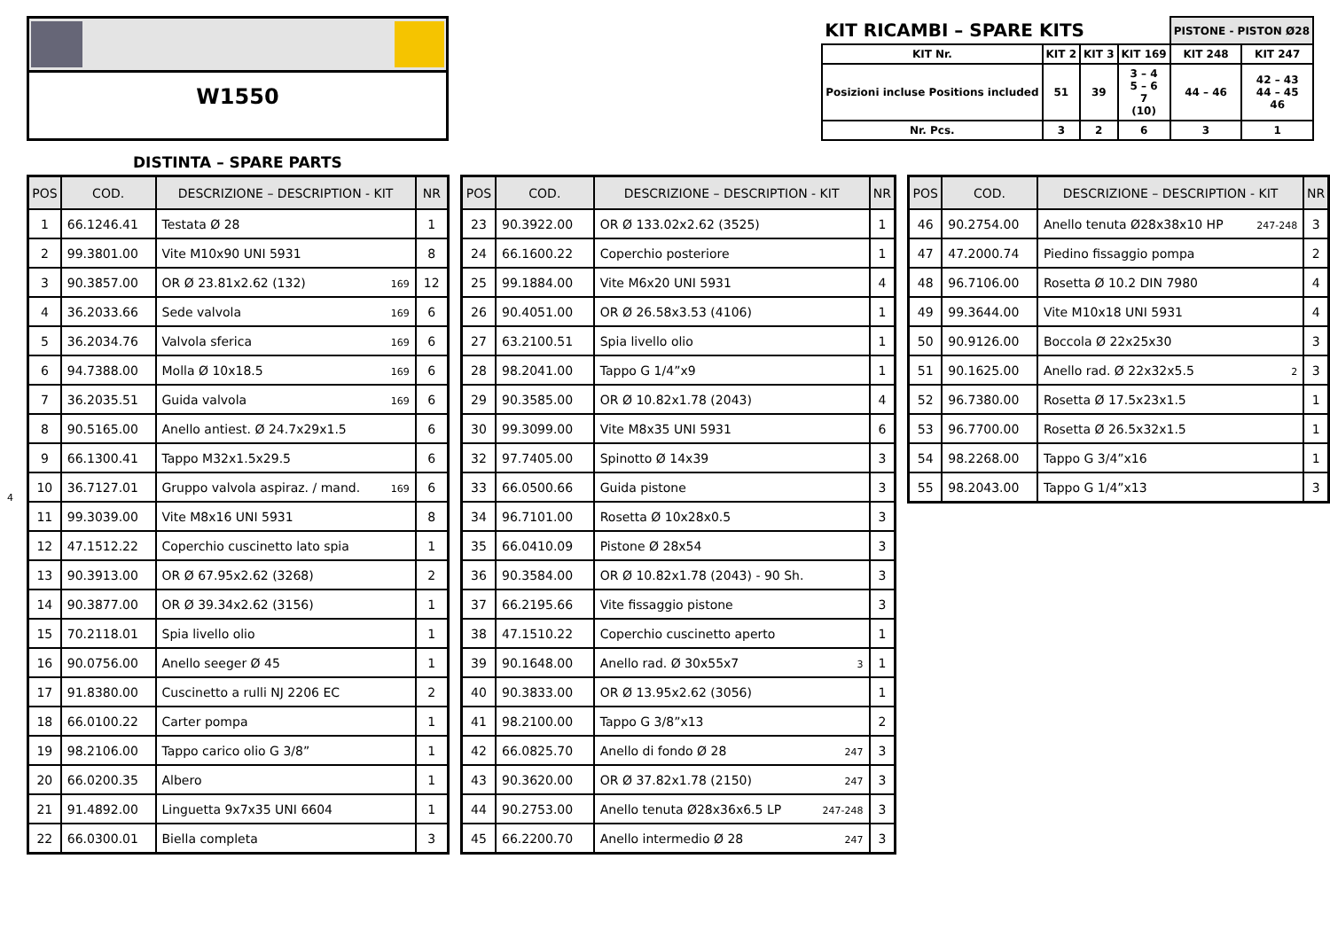W1550
| KIT RICAMBI – SPARE KITS | | | | PISTONE - PISTON Ø28 | |
| --- | --- | --- | --- | --- | --- |
| KIT Nr. | KIT 2 | KIT 3 | KIT 169 | KIT 248 | KIT 247 |
| Posizioni incluse Positions included | 51 | 39 | 3 – 4 5 – 6 7 (10) | 44 – 46 | 42 – 43 44 – 45 46 |
| Nr. Pcs. | 3 | 2 | 6 | 3 | 1 |
DISTINTA – SPARE PARTS
4
| POS | COD. | DESCRIZIONE – DESCRIPTION - KIT | NR |
| --- | --- | --- | --- |
| 1 | 66.1246.41 | Testata Ø 28 | 1 |
| 2 | 99.3801.00 | Vite M10x90 UNI 5931 | 8 |
| 3 | 90.3857.00 | OR Ø 23.81x2.62 (132) 169 | 12 |
| 4 | 36.2033.66 | Sede valvola 169 | 6 |
| 5 | 36.2034.76 | Valvola sferica 169 | 6 |
| 6 | 94.7388.00 | Molla Ø 10x18.5 169 | 6 |
| 7 | 36.2035.51 | Guida valvola 169 | 6 |
| 8 | 90.5165.00 | Anello antiest. Ø 24.7x29x1.5 | 6 |
| 9 | 66.1300.41 | Tappo M32x1.5x29.5 | 6 |
| 10 | 36.7127.01 | Gruppo valvola aspiraz. / mand. 169 | 6 |
| 11 | 99.3039.00 | Vite M8x16 UNI 5931 | 8 |
| 12 | 47.1512.22 | Coperchio cuscinetto lato spia | 1 |
| 13 | 90.3913.00 | OR Ø 67.95x2.62 (3268) | 2 |
| 14 | 90.3877.00 | OR Ø 39.34x2.62 (3156) | 1 |
| 15 | 70.2118.01 | Spia livello olio | 1 |
| 16 | 90.0756.00 | Anello seeger Ø 45 | 1 |
| 17 | 91.8380.00 | Cuscinetto a rulli NJ 2206 EC | 2 |
| 18 | 66.0100.22 | Carter pompa | 1 |
| 19 | 98.2106.00 | Tappo carico olio G 3/8” | 1 |
| 20 | 66.0200.35 | Albero | 1 |
| 21 | 91.4892.00 | Linguetta 9x7x35 UNI 6604 | 1 |
| 22 | 66.0300.01 | Biella completa | 3 |
| POS | COD. | DESCRIZIONE – DESCRIPTION - KIT | NR |
| --- | --- | --- | --- |
| 23 | 90.3922.00 | OR Ø 133.02x2.62 (3525) | 1 |
| 24 | 66.1600.22 | Coperchio posteriore | 1 |
| 25 | 99.1884.00 | Vite M6x20 UNI 5931 | 4 |
| 26 | 90.4051.00 | OR Ø 26.58x3.53 (4106) | 1 |
| 27 | 63.2100.51 | Spia livello olio | 1 |
| 28 | 98.2041.00 | Tappo G 1/4”x9 | 1 |
| 29 | 90.3585.00 | OR Ø 10.82x1.78 (2043) | 4 |
| 30 | 99.3099.00 | Vite M8x35 UNI 5931 | 6 |
| 32 | 97.7405.00 | Spinotto Ø 14x39 | 3 |
| 33 | 66.0500.66 | Guida pistone | 3 |
| 34 | 96.7101.00 | Rosetta Ø 10x28x0.5 | 3 |
| 35 | 66.0410.09 | Pistone Ø 28x54 | 3 |
| 36 | 90.3584.00 | OR Ø 10.82x1.78 (2043) - 90 Sh. | 3 |
| 37 | 66.2195.66 | Vite fissaggio pistone | 3 |
| 38 | 47.1510.22 | Coperchio cuscinetto aperto | 1 |
| 39 | 90.1648.00 | Anello rad. Ø 30x55x7 3 | 1 |
| 40 | 90.3833.00 | OR Ø 13.95x2.62 (3056) | 1 |
| 41 | 98.2100.00 | Tappo G 3/8”x13 | 2 |
| 42 | 66.0825.70 | Anello di fondo Ø 28 247 | 3 |
| 43 | 90.3620.00 | OR Ø 37.82x1.78 (2150) 247 | 3 |
| 44 | 90.2753.00 | Anello tenuta Ø28x36x6.5 LP 247-248 | 3 |
| 45 | 66.2200.70 | Anello intermedio Ø 28 247 | 3 |
| POS | COD. | DESCRIZIONE – DESCRIPTION - KIT | NR |
| --- | --- | --- | --- |
| 46 | 90.2754.00 | Anello tenuta Ø28x38x10 HP 247-248 | 3 |
| 47 | 47.2000.74 | Piedino fissaggio pompa | 2 |
| 48 | 96.7106.00 | Rosetta Ø 10.2 DIN 7980 | 4 |
| 49 | 99.3644.00 | Vite M10x18 UNI 5931 | 4 |
| 50 | 90.9126.00 | Boccola Ø 22x25x30 | 3 |
| 51 | 90.1625.00 | Anello rad. Ø 22x32x5.5 2 | 3 |
| 52 | 96.7380.00 | Rosetta Ø 17.5x23x1.5 | 1 |
| 53 | 96.7700.00 | Rosetta Ø 26.5x32x1.5 | 1 |
| 54 | 98.2268.00 | Tappo G 3/4”x16 | 1 |
| 55 | 98.2043.00 | Tappo G 1/4”x13 | 3 |